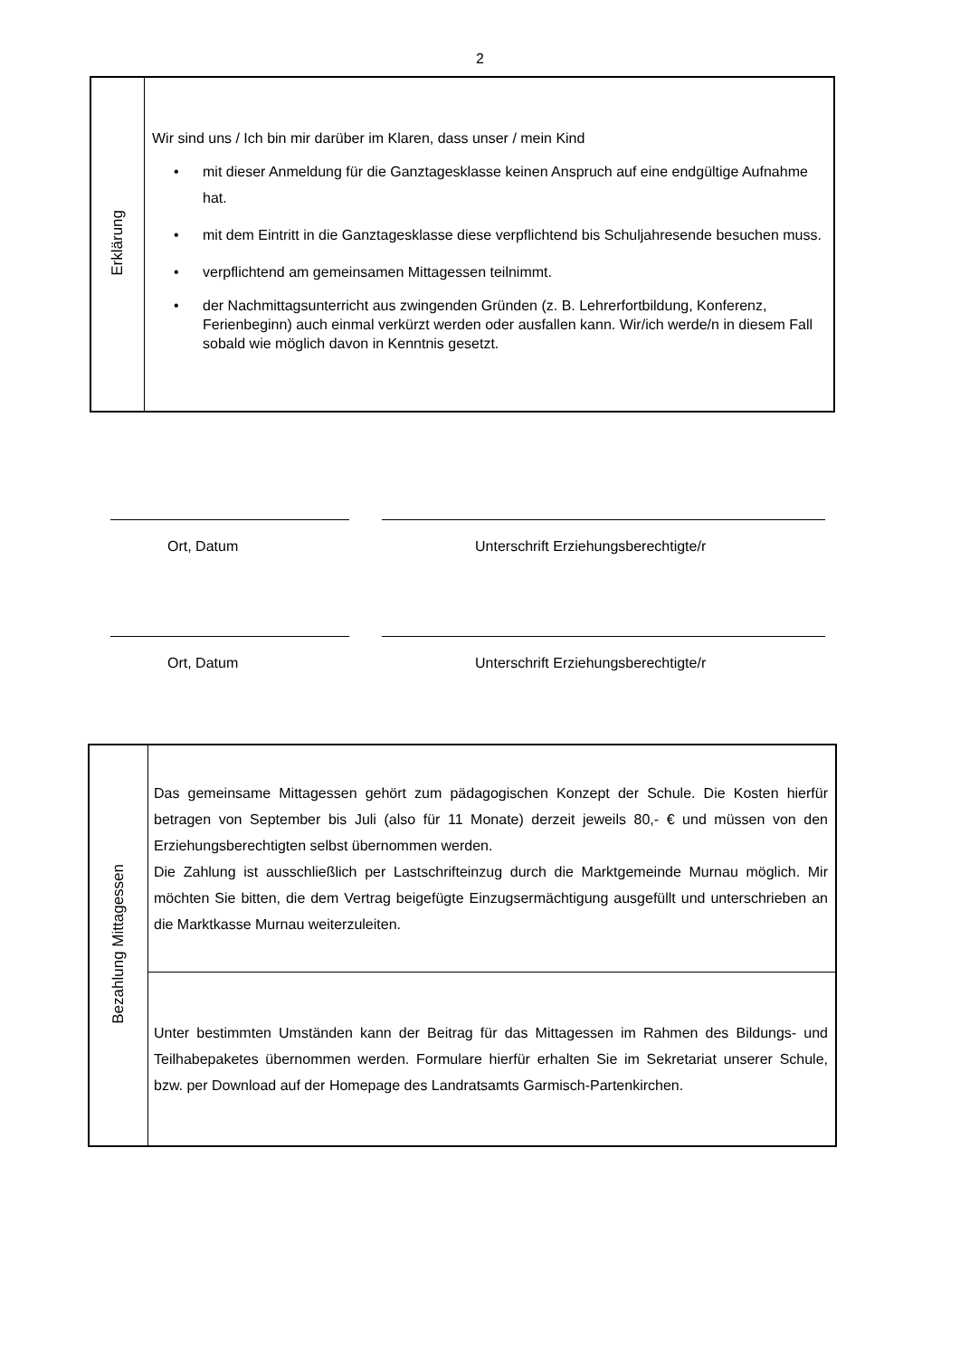2
| Erklärung | Wir sind uns / Ich bin mir darüber im Klaren, dass unser / mein Kind • mit dieser Anmeldung für die Ganztagesklasse keinen Anspruch auf eine endgültige Aufnahme hat. • mit dem Eintritt in die Ganztagesklasse diese verpflichtend bis Schuljahresende besuchen muss. • verpflichtend am gemeinsamen Mittagessen teilnimmt. • der Nachmittagsunterricht aus zwingenden Gründen (z. B. Lehrerfortbildung, Konferenz, Ferienbeginn) auch einmal verkürzt werden oder ausfallen kann. Wir/ich werde/n in diesem Fall sobald wie möglich davon in Kenntnis gesetzt. |
Ort, Datum Unterschrift Erziehungsberechtigte/r
Ort, Datum Unterschrift Erziehungsberechtigte/r
| Bezahlung Mittagessen | Das gemeinsame Mittagessen gehört zum pädagogischen Konzept der Schule. Die Kosten hierfür betragen von September bis Juli (also für 11 Monate) derzeit jeweils 80,- € und müssen von den Erziehungsberechtigten selbst übernommen werden. Die Zahlung ist ausschließlich per Lastschrifteinzug durch die Marktgemeinde Murnau möglich. Mir möchten Sie bitten, die dem Vertrag beigefügte Einzugsermächtigung ausgefüllt und unterschrieben an die Marktkasse Murnau weiterzuleiten. |
| | Unter bestimmten Umständen kann der Beitrag für das Mittagessen im Rahmen des Bildungs- und Teilhabepaketes übernommen werden. Formulare hierfür erhalten Sie im Sekretariat unserer Schule, bzw. per Download auf der Homepage des Landratsamts Garmisch-Partenkirchen. |